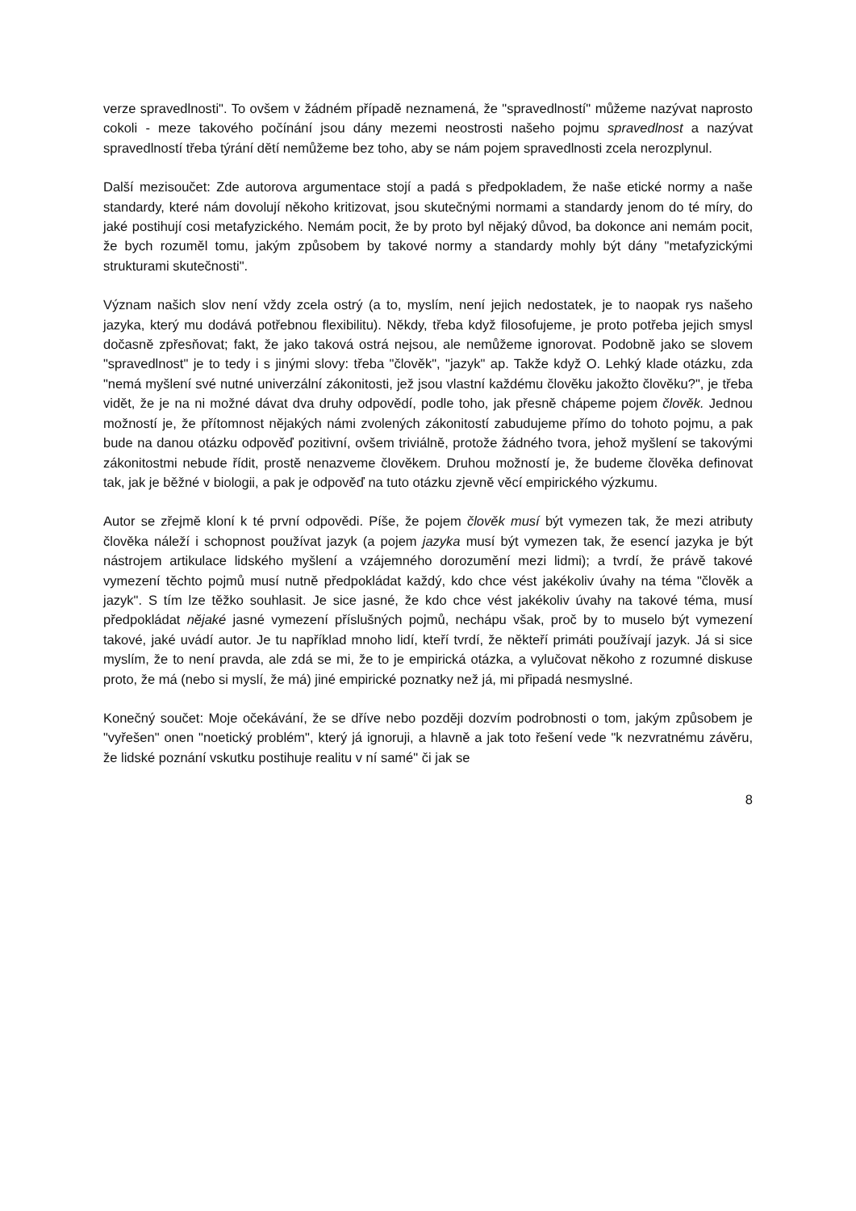verze spravedlnosti". To ovšem v žádném případě neznamená, že "spravedlností" můžeme nazývat naprosto cokoli - meze takového počínání jsou dány mezemi neostrosti našeho pojmu spravedlnost a nazývat spravedlností třeba týrání dětí nemůžeme bez toho, aby se nám pojem spravedlnosti zcela nerozplynul.
Další mezisoučet: Zde autorova argumentace stojí a padá s předpokladem, že naše etické normy a naše standardy, které nám dovolují někoho kritizovat, jsou skutečnými normami a standardy jenom do té míry, do jaké postihují cosi metafyzického. Nemám pocit, že by proto byl nějaký důvod, ba dokonce ani nemám pocit, že bych rozuměl tomu, jakým způsobem by takové normy a standardy mohly být dány "metafyzickými strukturami skutečnosti".
Význam našich slov není vždy zcela ostrý (a to, myslím, není jejich nedostatek, je to naopak rys našeho jazyka, který mu dodává potřebnou flexibilitu). Někdy, třeba když filosofujeme, je proto potřeba jejich smysl dočasně zpřesňovat; fakt, že jako taková ostrá nejsou, ale nemůžeme ignorovat. Podobně jako se slovem "spravedlnost" je to tedy i s jinými slovy: třeba "člověk", "jazyk" ap. Takže když O. Lehký klade otázku, zda "nemá myšlení své nutné univerzální zákonitosti, jež jsou vlastní každému člověku jakožto člověku?", je třeba vidět, že je na ni možné dávat dva druhy odpovědí, podle toho, jak přesně chápeme pojem člověk. Jednou možností je, že přítomnost nějakých námi zvolených zákonitostí zabudujeme přímo do tohoto pojmu, a pak bude na danou otázku odpověď pozitivní, ovšem triviálně, protože žádného tvora, jehož myšlení se takovými zákonitostmi nebude řídit, prostě nenazveme člověkem. Druhou možností je, že budeme člověka definovat tak, jak je běžné v biologii, a pak je odpověď na tuto otázku zjevně věcí empirického výzkumu.
Autor se zřejmě kloní k té první odpovědi. Píše, že pojem člověk musí být vymezen tak, že mezi atributy člověka náleží i schopnost používat jazyk (a pojem jazyka musí být vymezen tak, že esencí jazyka je být nástrojem artikulace lidského myšlení a vzájemného dorozumění mezi lidmi); a tvrdí, že právě takové vymezení těchto pojmů musí nutně předpokládat každý, kdo chce vést jakékoliv úvahy na téma "člověk a jazyk". S tím lze těžko souhlasit. Je sice jasné, že kdo chce vést jakékoliv úvahy na takové téma, musí předpokládat nějaké jasné vymezení příslušných pojmů, nechápu však, proč by to muselo být vymezení takové, jaké uvádí autor. Je tu například mnoho lidí, kteří tvrdí, že někteří primáti používají jazyk. Já si sice myslím, že to není pravda, ale zdá se mi, že to je empirická otázka, a vylučovat někoho z rozumné diskuse proto, že má (nebo si myslí, že má) jiné empirické poznatky než já, mi připadá nesmyslné.
Konečný součet: Moje očekávání, že se dříve nebo později dozvím podrobnosti o tom, jakým způsobem je "vyřešen" onen "noetický problém", který já ignoruji, a hlavně a jak toto řešení vede "k nezvratnému závěru, že lidské poznání vskutku postihuje realitu v ní samé" či jak se
8